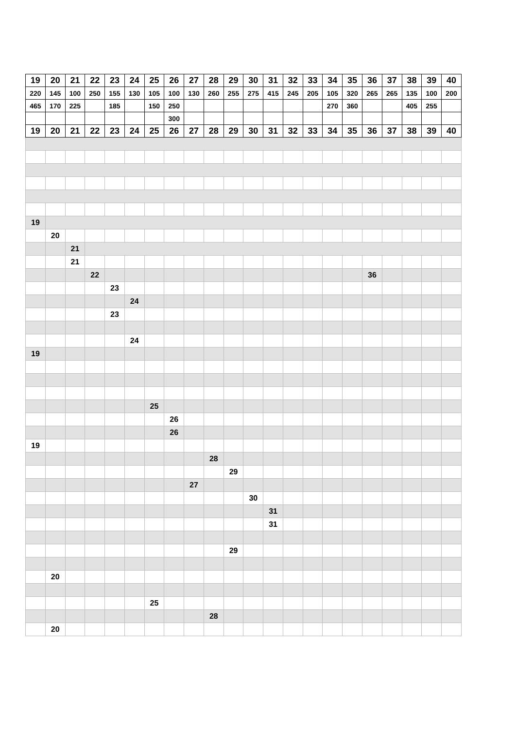| 19 | 20 | 21 | 22 | 23 | 24 | 25 | 26 | 27 | 28 | 29 | 30 | 31 | 32 | 33 | 34 | 35 | 36 | 37 | 38 | 39 | 40 |
| --- | --- | --- | --- | --- | --- | --- | --- | --- | --- | --- | --- | --- | --- | --- | --- | --- | --- | --- | --- | --- | --- |
| 220 | 145 | 100 | 250 | 155 | 130 | 105 | 100 | 130 | 260 | 255 | 275 | 415 | 245 | 205 | 105 | 320 | 265 | 265 | 135 | 100 | 200 |
| 465 | 170 | 225 | | 185 | | 150 | 250 | | | | | | | | 270 | 360 | | | 405 | 255 | |
| | | | | | | | 300 | | | | | | | | | | | | | | |
| 19 | 20 | 21 | 22 | 23 | 24 | 25 | 26 | 27 | 28 | 29 | 30 | 31 | 32 | 33 | 34 | 35 | 36 | 37 | 38 | 39 | 40 |
| 19 | | | | | | | | | | | | | | | | | | | | | |
| | 20 | | | | | | | | | | | | | | | | | | | | |
| | | 21 | | | | | | | | | | | | | | | | | | | |
| | | 21 | | | | | | | | | | | | | | | | | | | |
| | | | 22 | | | | | | | | | | | | | | 36 | | | | |
| | | | | 23 | | | | | | | | | | | | | | | | | |
| | | | | | 24 | | | | | | | | | | | | | | | | |
| | | | | 23 | | | | | | | | | | | | | | | | | |
| | | | | | 24 | | | | | | | | | | | | | | | | |
| 19 | | | | | | | | | | | | | | | | | | | | | |
| | | | | | | 25 | | | | | | | | | | | | | | | |
| | | | | | | | 26 | | | | | | | | | | | | | | |
| | | | | | | | 26 | | | | | | | | | | | | | | |
| 19 | | | | | | | | | | | | | | | | | | | | | |
| | | | | | | | | | 28 | | | | | | | | | | | | |
| | | | | | | | | | | 29 | | | | | | | | | | | |
| | | | | | | | | 27 | | | | | | | | | | | | | |
| | | | | | | | | | | | 30 | | | | | | | | | | |
| | | | | | | | | | | | | 31 | | | | | | | | | |
| | | | | | | | | | | | | 31 | | | | | | | | | |
| | | | | | | | | | | 29 | | | | | | | | | | | |
| | 20 | | | | | | | | | | | | | | | | | | | | |
| | | | | | | 25 | | | | | | | | | | | | | | | |
| | | | | | | | | | 28 | | | | | | | | | | | | |
| | 20 | | | | | | | | | | | | | | | | | | | | |